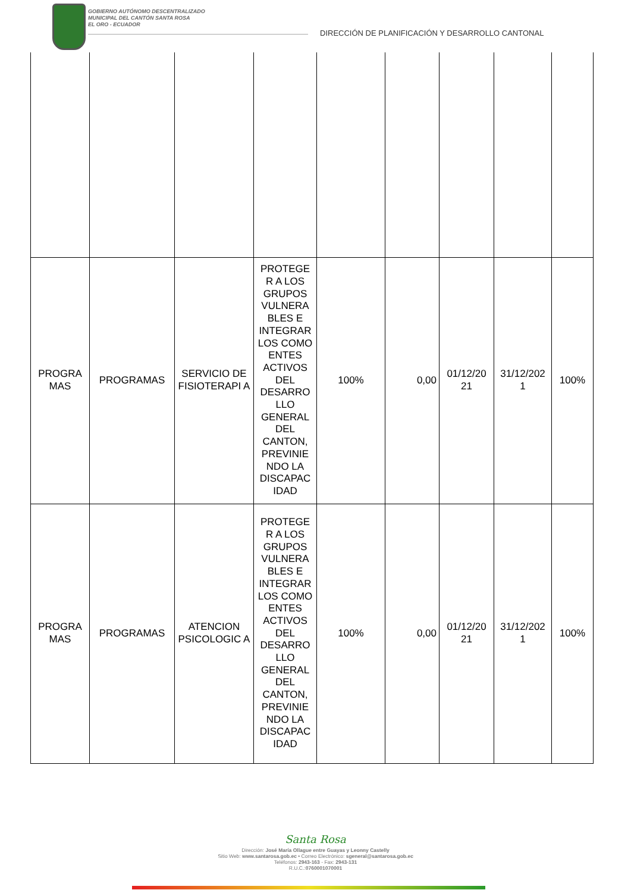GOBIERNO AUTÓNOMO DESCENTRALIZADO
MUNICIPAL DEL CANTÓN SANTA ROSA
EL ORO - ECUADOR
DIRECCIÓN DE PLANIFICACIÓN Y DESARROLLO CANTONAL
| PROGRA MAS | PROGRAMAS | SERVICIO DE FISIOTERAPI A | PROTEGE R A LOS GRUPOS VULNERA BLES E INTEGRAR LOS COMO ENTES ACTIVOS DEL DESARRO LLO GENERAL DEL CANTON, PREVINIE NDO LA DISCAPAC IDAD | 100% | 0,00 | 01/12/20 21 | 31/12/202 1 | 100% |
| PROGRA MAS | PROGRAMAS | ATENCION PSICOLOGIC A | PROTEGE R A LOS GRUPOS VULNERA BLES E INTEGRAR LOS COMO ENTES ACTIVOS DEL DESARRO LLO GENERAL DEL CANTON, PREVINIE NDO LA DISCAPAC IDAD | 100% | 0,00 | 01/12/20 21 | 31/12/202 1 | 100% |
Santa Rosa
Dirección: José María Ollague entre Guayas y Leonny Castelly
Sitio Web: www.santarosa.gob.ec • Correo Electrónico: sgeneral@santarosa.gob.ec
Teléfonos: 2943-163 - Fax: 2943-131
R.U.C.:0760001070001